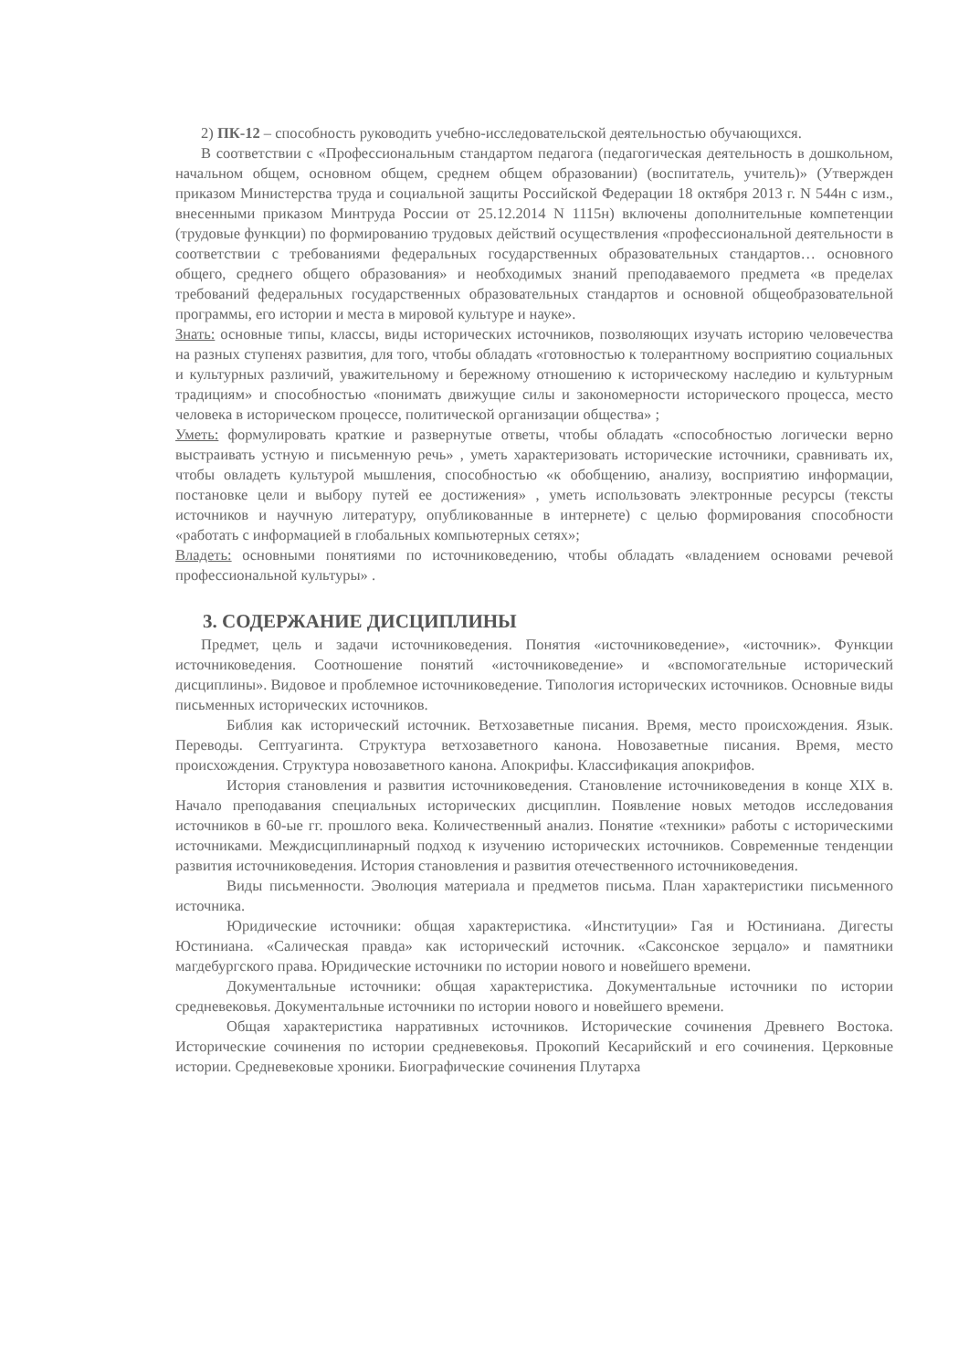2) ПК-12 – способность руководить учебно-исследовательской деятельностью обучающихся.
В соответствии с «Профессиональным стандартом педагога (педагогическая деятельность в дошкольном, начальном общем, основном общем, среднем общем образовании) (воспитатель, учитель)» (Утвержден приказом Министерства труда и социальной защиты Российской Федерации 18 октября 2013 г. N 544н с изм., внесенными приказом Минтруда России от 25.12.2014 N 1115н) включены дополнительные компетенции (трудовые функции) по формированию трудовых действий осуществления «профессиональной деятельности в соответствии с требованиями федеральных государственных образовательных стандартов… основного общего, среднего общего образования» и необходимых знаний преподаваемого предмета «в пределах требований федеральных государственных образовательных стандартов и основной общеобразовательной программы, его истории и места в мировой культуре и науке».
Знать: основные типы, классы, виды исторических источников, позволяющих изучать историю человечества на разных ступенях развития, для того, чтобы обладать «готовностью к толерантному восприятию социальных и культурных различий, уважительному и бережному отношению к историческому наследию и культурным традициям» и способностью «понимать движущие силы и закономерности исторического процесса, место человека в историческом процессе, политической организации общества» ;
Уметь: формулировать краткие и развернутые ответы, чтобы обладать «способностью логически верно выстраивать устную и письменную речь» , уметь характеризовать исторические источники, сравнивать их, чтобы овладеть культурой мышления, способностью «к обобщению, анализу, восприятию информации, постановке цели и выбору путей ее достижения» , уметь использовать электронные ресурсы (тексты источников и научную литературу, опубликованные в интернете) с целью формирования способности «работать с информацией в глобальных компьютерных сетях»;
Владеть: основными понятиями по источниковедению, чтобы обладать «владением основами речевой профессиональной культуры» .
3. СОДЕРЖАНИЕ ДИСЦИПЛИНЫ
Предмет, цель и задачи источниковедения. Понятия «источниковедение», «источник». Функции источниковедения. Соотношение понятий «источниковедение» и «вспомогательные исторический дисциплины». Видовое и проблемное источниковедение. Типология исторических источников. Основные виды письменных исторических источников.
Библия как исторический источник. Ветхозаветные писания. Время, место происхождения. Язык. Переводы. Септуагинта. Структура ветхозаветного канона. Новозаветные писания. Время, место происхождения. Структура новозаветного канона. Апокрифы. Классификация апокрифов.
История становления и развития источниковедения. Становление источниковедения в конце XIX в. Начало преподавания специальных исторических дисциплин. Появление новых методов исследования источников в 60-ые гг. прошлого века. Количественный анализ. Понятие «техники» работы с историческими источниками. Междисциплинарный подход к изучению исторических источников. Современные тенденции развития источниковедения. История становления и развития отечественного источниковедения.
Виды письменности. Эволюция материала и предметов письма. План характеристики письменного источника.
Юридические источники: общая характеристика. «Институции» Гая и Юстиниана. Дигесты Юстиниана. «Салическая правда» как исторический источник. «Саксонское зерцало» и памятники магдебургского права. Юридические источники по истории нового и новейшего времени.
Документальные источники: общая характеристика. Документальные источники по истории средневековья. Документальные источники по истории нового и новейшего времени.
Общая характеристика нарративных источников. Исторические сочинения Древнего Востока. Исторические сочинения по истории средневековья. Прокопий Кесарийский и его сочинения. Церковные истории. Средневековые хроники. Биографические сочинения Плутарха